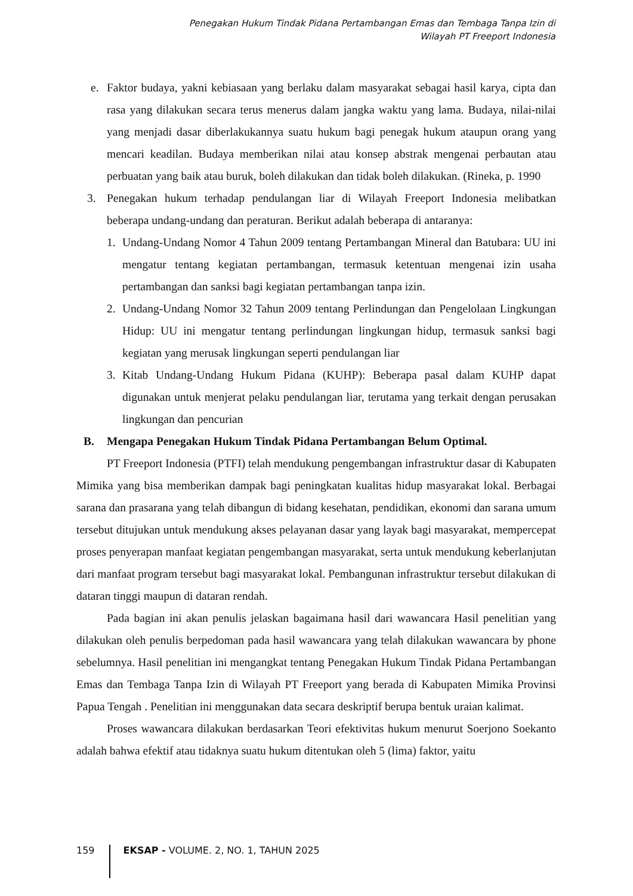Penegakan Hukum Tindak Pidana Pertambangan Emas dan Tembaga Tanpa Izin di
Wilayah PT Freeport Indonesia
e. Faktor budaya, yakni kebiasaan yang berlaku dalam masyarakat sebagai hasil karya, cipta dan rasa yang dilakukan secara terus menerus dalam jangka waktu yang lama. Budaya, nilai-nilai yang menjadi dasar diberlakukannya suatu hukum bagi penegak hukum ataupun orang yang mencari keadilan. Budaya memberikan nilai atau konsep abstrak mengenai perbautan atau perbuatan yang baik atau buruk, boleh dilakukan dan tidak boleh dilakukan. (Rineka, p. 1990
3. Penegakan hukum terhadap pendulangan liar di Wilayah Freeport Indonesia melibatkan beberapa undang-undang dan peraturan. Berikut adalah beberapa di antaranya:
1. Undang-Undang Nomor 4 Tahun 2009 tentang Pertambangan Mineral dan Batubara: UU ini mengatur tentang kegiatan pertambangan, termasuk ketentuan mengenai izin usaha pertambangan dan sanksi bagi kegiatan pertambangan tanpa izin.
2. Undang-Undang Nomor 32 Tahun 2009 tentang Perlindungan dan Pengelolaan Lingkungan Hidup: UU ini mengatur tentang perlindungan lingkungan hidup, termasuk sanksi bagi kegiatan yang merusak lingkungan seperti pendulangan liar
3. Kitab Undang-Undang Hukum Pidana (KUHP): Beberapa pasal dalam KUHP dapat digunakan untuk menjerat pelaku pendulangan liar, terutama yang terkait dengan perusakan lingkungan dan pencurian
B. Mengapa Penegakan Hukum Tindak Pidana Pertambangan Belum Optimal.
PT Freeport Indonesia (PTFI) telah mendukung pengembangan infrastruktur dasar di Kabupaten Mimika yang bisa memberikan dampak bagi peningkatan kualitas hidup masyarakat lokal. Berbagai sarana dan prasarana yang telah dibangun di bidang kesehatan, pendidikan, ekonomi dan sarana umum tersebut ditujukan untuk mendukung akses pelayanan dasar yang layak bagi masyarakat, mempercepat proses penyerapan manfaat kegiatan pengembangan masyarakat, serta untuk mendukung keberlanjutan dari manfaat program tersebut bagi masyarakat lokal. Pembangunan infrastruktur tersebut dilakukan di dataran tinggi maupun di dataran rendah.
Pada bagian ini akan penulis jelaskan bagaimana hasil dari wawancara Hasil penelitian yang dilakukan oleh penulis berpedoman pada hasil wawancara yang telah dilakukan wawancara by phone sebelumnya. Hasil penelitian ini mengangkat tentang Penegakan Hukum Tindak Pidana Pertambangan Emas dan Tembaga Tanpa Izin di Wilayah PT Freeport yang berada di Kabupaten Mimika Provinsi Papua Tengah . Penelitian ini menggunakan data secara deskriptif berupa bentuk uraian kalimat.
Proses wawancara dilakukan berdasarkan Teori efektivitas hukum menurut Soerjono Soekanto adalah bahwa efektif atau tidaknya suatu hukum ditentukan oleh 5 (lima) faktor, yaitu
159 EKSAP - VOLUME. 2, NO. 1, TAHUN 2025